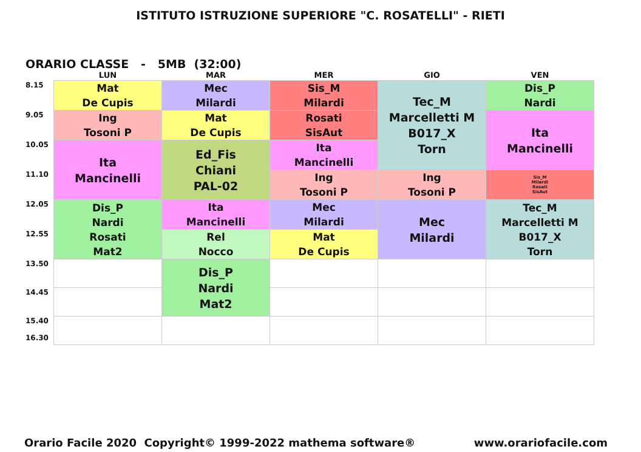ISTITUTO ISTRUZIONE SUPERIORE "C. ROSATELLI" - RIETI
ORARIO CLASSE - 5MB (32:00)
| | LUN | MAR | MER | GIO | VEN |
| --- | --- | --- | --- | --- | --- |
| 8.15 | Mat De Cupis | Mec Milardi | Sis_M Milardi | Tec_M Marcelletti M B017_X Torn | Dis_P Nardi |
| 9.05 | Ing Tosoni P | Mat De Cupis | Rosati SisAut | | Ita Mancinelli |
| 10.05 | Ita Mancinelli | Ed_Fis Chiani PAL-02 | Ita Mancinelli | | |
| 11.10 | | | Ing Tosoni P | Ing Tosoni P | Sis_M Milardi Rosati SisAut |
| 12.05 | Dis_P Nardi Rosati Mat2 | Ita Mancinelli | Mec Milardi | Mec Milardi | Tec_M Marcelletti M B017_X Torn |
| 12.55 | | Rel Nocco | Mat De Cupis | | |
| 13.50 | | Dis_P Nardi Mat2 | | | |
| 14.45 | | | | | |
| 15.40 16.30 | | | | | |
Orario Facile 2020 Copyright© 1999-2022 mathema software® www.orariofacile.com